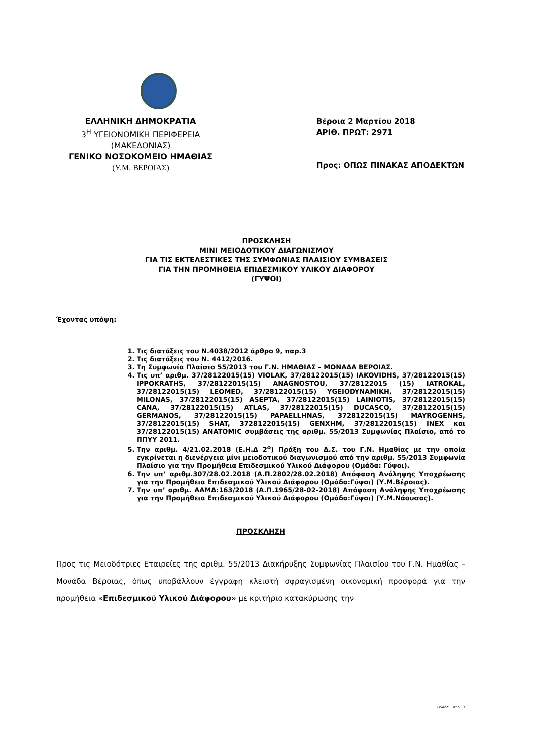ΕΛΛΗΝΙΚΗ ΔΗΜΟΚΡΑΤΙΑ
3<sup>Η</sup> ΥΓΕΙΟΝΟΜΙΚΗ ΠΕΡΙΦΕΡΕΙΑ
(ΜΑΚΕΔΟΝΙΑΣ)
ΓΕΝΙΚΟ ΝΟΣΟΚΟΜΕΙΟ ΗΜΑΘΙΑΣ
(Υ.Μ. ΒΕΡΟΙΑΣ)
Βέροια 2 Μαρτίου 2018
ΑΡΙΘ. ΠΡΩΤ: 2971
Προς: ΟΠΩΣ ΠΙΝΑΚΑΣ ΑΠΟΔΕΚΤΩΝ
ΠΡΟΣΚΛΗΣΗ
ΜΙΝΙ ΜΕΙΟΔΟΤΙΚΟΥ ΔΙΑΓΩΝΙΣΜΟΥ
ΓΙΑ ΤΙΣ ΕΚΤΕΛΕΣΤΙΚΕΣ ΤΗΣ ΣΥΜΦΩΝΙΑΣ ΠΛΑΙΣΙΟΥ ΣΥΜΒΑΣΕΙΣ
ΓΙΑ ΤΗΝ ΠΡΟΜΗΘΕΙΑ ΕΠΙΔΕΣΜΙΚΟΥ ΥΛΙΚΟΥ ΔΙΑΦΟΡΟΥ
(ΓΥΨΟΙ)
Έχοντας υπόψη:
1. Τις διατάξεις του Ν.4038/2012 άρθρο 9, παρ.3
2. Τις διατάξεις του Ν. 4412/2016.
3. Τη Συμφωνία Πλαίσιο 55/2013 του Γ.Ν. ΗΜΑΘΙΑΣ – ΜΟΝΑΔΑ ΒΕΡΟΙΑΣ.
4. Τις υπ’ αριθμ. 37/28122015(15) VIOLAK, 37/28122015(15) IAKOVIDHS, 37/28122015(15) IPPOKRATHS, 37/28122015(15) ANAGNOSTOU, 37/28122015 (15) IATROKAL, 37/28122015(15) LEOMED, 37/28122015(15) YGEIODYNAMIKH, 37/28122015(15) MILONAS, 37/28122015(15) ASEPTA, 37/28122015(15) LAINIOTIS, 37/28122015(15) CANA, 37/28122015(15) ATLAS, 37/28122015(15) DUCASCO, 37/28122015(15) GERMANOS, 37/28122015(15) PAPAELLHNAS, 3728122015(15) MAYROGENHS, 37/28122015(15) SHAT, 3728122015(15) GENXHM, 37/28122015(15) INEX και 37/28122015(15) ANATOMIC συμβάσεις της αριθμ. 55/2013 Συμφωνίας Πλαίσιο, από το ΠΠΥΥ 2011.
5. Την αριθμ. 4/21.02.2018 (Ε.Η.Δ 2<sup>ο</sup>) Πράξη του Δ.Σ. του Γ.Ν. Ημαθίας με την οποία εγκρίνεται η διενέργεια μίνι μειοδοτικού διαγωνισμού από την αριθμ. 55/2013 Συμφωνία Πλαίσιο για την Προμήθεια Επιδεσμικού Υλικού Διάφορου (Ομάδα: Γύψοι).
6. Την υπ’ αριθμ.307/28.02.2018 (Α.Π.2802/28.02.2018) Απόφαση Ανάληψης Υποχρέωσης για την Προμήθεια Επιδεσμικού Υλικού Διάφορου (Ομάδα:Γύψοι) (Υ.Μ.Βέροιας).
7. Την υπ’ αριθμ. ΑΑΜΔ:163/2018 (Α.Π.1965/28-02-2018) Απόφαση Ανάληψης Υποχρέωσης για την Προμήθεια Επιδεσμικού Υλικού Διάφορου (Ομάδα:Γύψοι) (Υ.Μ.Νάουσας).
ΠΡΟΣΚΛΗΣΗ
Προς τις Μειοδότριες Εταιρείες της αριθμ. 55/2013 Διακήρυξης Συμφωνίας Πλαισίου του Γ.Ν. Ημαθίας – Μονάδα Βέροιας, όπως υποβάλλουν έγγραφη κλειστή σφραγισμένη οικονομική προσφορά για την προμήθεια «Επιδεσμικού Υλικού Διάφορου» με κριτήριο κατακύρωσης την
Σελίδα 1 από 13